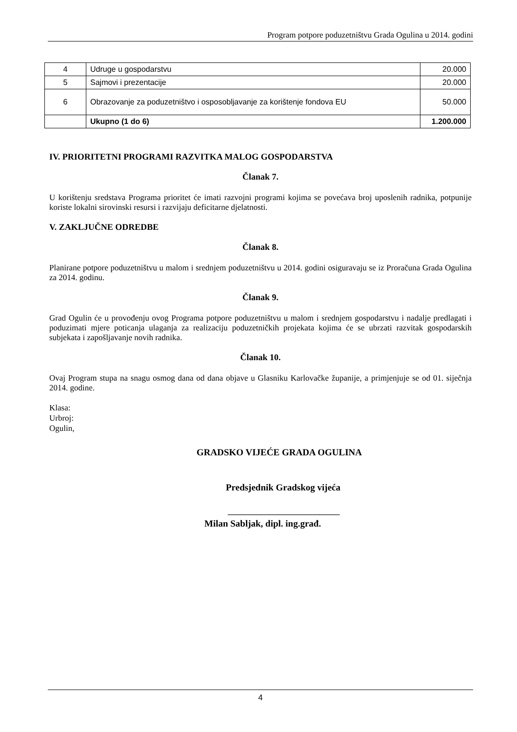Program potpore poduzetništvu Grada Ogulina u 2014. godini
| 4 | Udruge u gospodarstvu | 20.000 |
| 5 | Sajmovi i prezentacije | 20.000 |
| 6 | Obrazovanje za poduzetništvo i osposobljavanje za korištenje fondova EU | 50.000 |
| | Ukupno (1 do 6) | 1.200.000 |
IV. PRIORITETNI PROGRAMI RAZVITKA MALOG GOSPODARSTVA
Članak 7.
U korištenju sredstava Programa prioritet će imati razvojni programi kojima se povećava broj uposlenih radnika, potpunije koriste lokalni sirovinski resursi i razvijaju deficitarne djelatnosti.
V. ZAKLJUČNE ODREDBE
Članak 8.
Planirane potpore poduzetništvu u malom i srednjem poduzetništvu u 2014. godini osiguravaju se iz Proračuna Grada Ogulina za 2014. godinu.
Članak 9.
Grad Ogulin će u provođenju ovog Programa potpore poduzetništvu u malom i srednjem gospodarstvu i nadalje predlagati i poduzimati mjere poticanja ulaganja za realizaciju poduzetničkih projekata kojima će se ubrzati razvitak gospodarskih subjekata i zapošljavanje novih radnika.
Članak 10.
Ovaj Program stupa na snagu osmog dana od dana objave u Glasniku Karlovačke županije, a primjenjuje se od 01. siječnja 2014. godine.
Klasa:
Urbroj:
Ogulin,
GRADSKO VIJEĆE GRADA OGULINA
Predsjednik Gradskog vijeća
___________________________
Milan Sabljak, dipl. ing.građ.
4